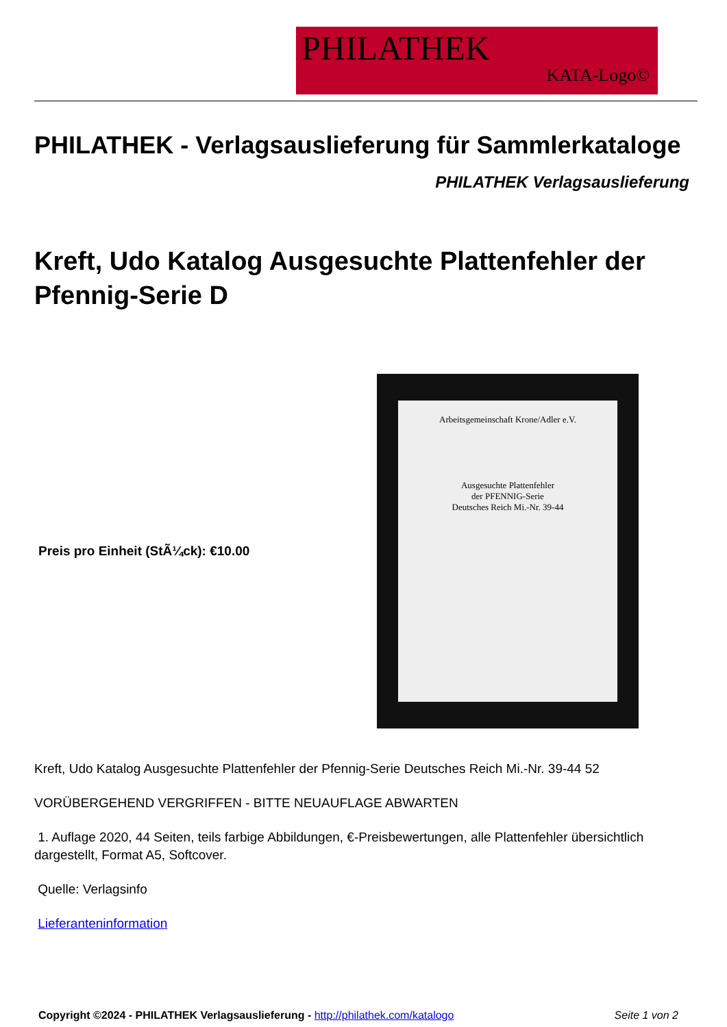PHILATHEK
KATA-Logo©
PHILATHEK - Verlagsauslieferung für Sammlerkataloge
PHILATHEK Verlagsauslieferung
Kreft, Udo Katalog Ausgesuchte Plattenfehler der Pfennig-Serie D
Preis pro Einheit (StÃ¼ck): €10.00
Arbeitsgemeinschaft Krone/Adler e.V.
Ausgesuchte Plattenfehler
der PFENNIG-Serie
Deutsches Reich Mi.-Nr. 39-44
Kreft, Udo Katalog Ausgesuchte Plattenfehler der Pfennig-Serie Deutsches Reich Mi.-Nr. 39-44 52
VORÜBERGEHEND VERGRIFFEN - BITTE NEUAUFLAGE ABWARTEN
1. Auflage 2020, 44 Seiten, teils farbige Abbildungen, €-Preisbewertungen, alle Plattenfehler übersichtlich dargestellt, Format A5, Softcover.
Quelle: Verlagsinfo
Lieferanteninformation
Copyright ©2024 - PHILATHEK Verlagsauslieferung - http://philathek.com/katalogo Seite 1 von 2